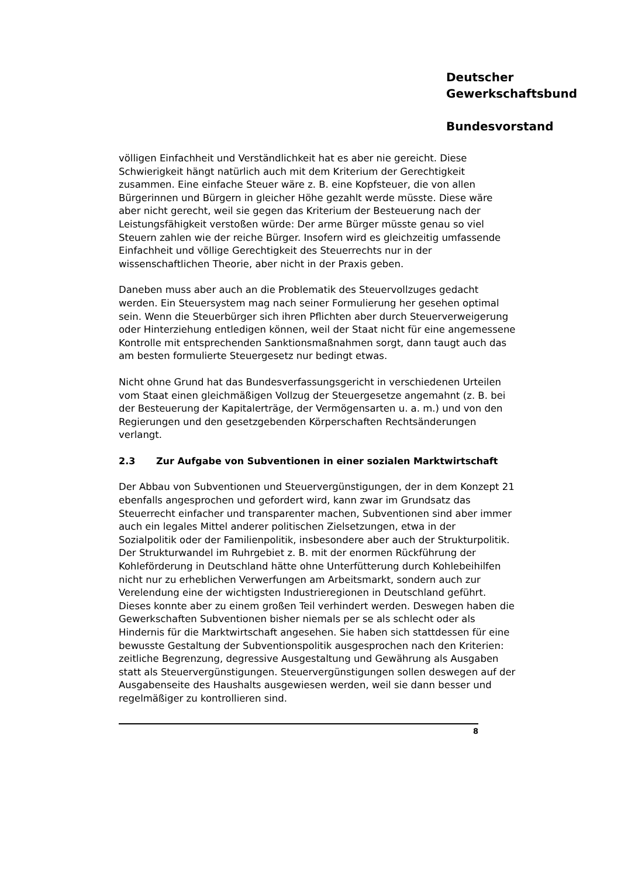Deutscher
Gewerkschaftsbund
Bundesvorstand
völligen Einfachheit und Verständlichkeit hat es aber nie gereicht. Diese Schwierigkeit hängt natürlich auch mit dem Kriterium der Gerechtigkeit zusammen. Eine einfache Steuer wäre z. B. eine Kopfsteuer, die von allen Bürgerinnen und Bürgern in gleicher Höhe gezahlt werde müsste. Diese wäre aber nicht gerecht, weil sie gegen das Kriterium der Besteuerung nach der Leistungsfähigkeit verstoßen würde: Der arme Bürger müsste genau so viel Steuern zahlen wie der reiche Bürger. Insofern wird es gleichzeitig umfassende Einfachheit und völlige Gerechtigkeit des Steuerrechts nur in der wissenschaftlichen Theorie, aber nicht in der Praxis geben.
Daneben muss aber auch an die Problematik des Steuervollzuges gedacht werden. Ein Steuersystem mag nach seiner Formulierung her gesehen optimal sein. Wenn die Steuerbürger sich ihren Pflichten aber durch Steuerverweigerung oder Hinterziehung entledigen können, weil der Staat nicht für eine angemessene Kontrolle mit entsprechenden Sanktionsmaßnahmen sorgt, dann taugt auch das am besten formulierte Steuergesetz nur bedingt etwas.
Nicht ohne Grund hat das Bundesverfassungsgericht in verschiedenen Urteilen vom Staat einen gleichmäßigen Vollzug der Steuergesetze angemahnt (z. B. bei der Besteuerung der Kapitalerträge, der Vermögensarten u. a. m.) und von den Regierungen und den gesetzgebenden Körperschaften Rechtsänderungen verlangt.
2.3 Zur Aufgabe von Subventionen in einer sozialen Marktwirtschaft
Der Abbau von Subventionen und Steuervergünstigungen, der in dem Konzept 21 ebenfalls angesprochen und gefordert wird, kann zwar im Grundsatz das Steuerrecht einfacher und transparenter machen, Subventionen sind aber immer auch ein legales Mittel anderer politischen Zielsetzungen, etwa in der Sozialpolitik oder der Familienpolitik, insbesondere aber auch der Strukturpolitik. Der Strukturwandel im Ruhrgebiet z. B. mit der enormen Rückführung der Kohleförderung in Deutschland hätte ohne Unterfütterung durch Kohlebeihilfen nicht nur zu erheblichen Verwerfungen am Arbeitsmarkt, sondern auch zur Verelendung eine der wichtigsten Industrieregionen in Deutschland geführt. Dieses konnte aber zu einem großen Teil verhindert werden. Deswegen haben die Gewerkschaften Subventionen bisher niemals per se als schlecht oder als Hindernis für die Marktwirtschaft angesehen. Sie haben sich stattdessen für eine bewusste Gestaltung der Subventionspolitik ausgesprochen nach den Kriterien: zeitliche Begrenzung, degressive Ausgestaltung und Gewährung als Ausgaben statt als Steuervergünstigungen. Steuervergünstigungen sollen deswegen auf der Ausgabenseite des Haushalts ausgewiesen werden, weil sie dann besser und regelmäßiger zu kontrollieren sind.
8